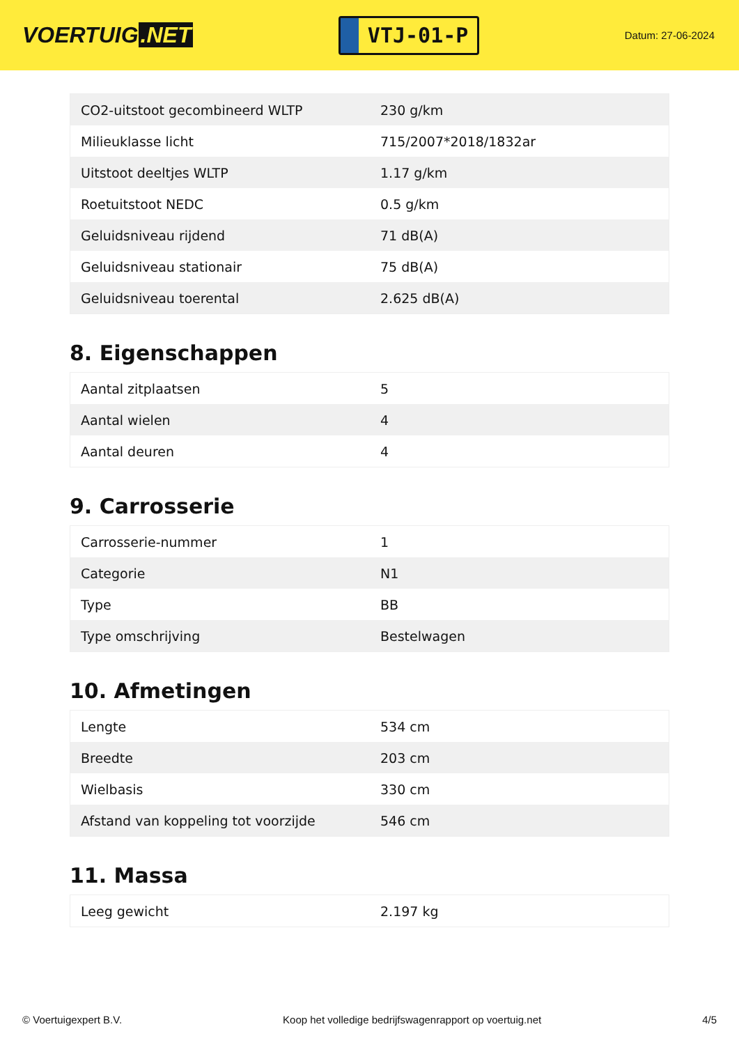VOERTUIG.NET
VTJ-01-P
Datum: 27-06-2024
| CO2-uitstoot gecombineerd WLTP | 230 g/km |
| Milieuklasse licht | 715/2007*2018/1832ar |
| Uitstoot deeltjes WLTP | 1.17 g/km |
| Roetuitstoot NEDC | 0.5 g/km |
| Geluidsniveau rijdend | 71 dB(A) |
| Geluidsniveau stationair | 75 dB(A) |
| Geluidsniveau toerental | 2.625 dB(A) |
8. Eigenschappen
| Aantal zitplaatsen | 5 |
| Aantal wielen | 4 |
| Aantal deuren | 4 |
9. Carrosserie
| Carrosserie-nummer | 1 |
| Categorie | N1 |
| Type | BB |
| Type omschrijving | Bestelwagen |
10. Afmetingen
| Lengte | 534 cm |
| Breedte | 203 cm |
| Wielbasis | 330 cm |
| Afstand van koppeling tot voorzijde | 546 cm |
11. Massa
| Leeg gewicht | 2.197 kg |
© Voertuigexpert B.V. Koop het volledige bedrijfswagenrapport op voertuig.net 4/5